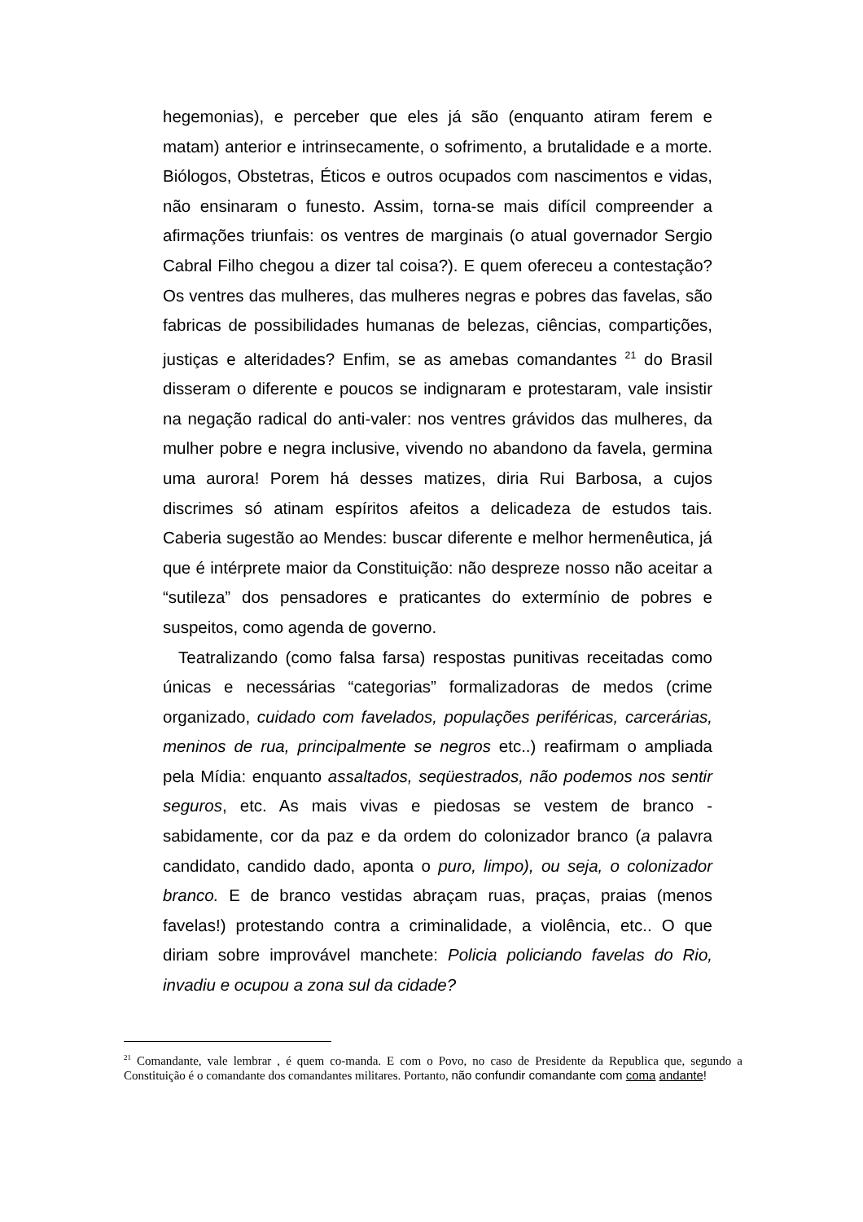hegemonias), e perceber que eles já são (enquanto atiram ferem e matam) anterior e intrinsecamente, o sofrimento, a brutalidade e a morte. Biólogos, Obstetras, Éticos e outros ocupados com nascimentos e vidas, não ensinaram o funesto. Assim, torna-se mais difícil compreender a afirmações triunfais: os ventres de marginais (o atual governador Sergio Cabral Filho chegou a dizer tal coisa?). E quem ofereceu a contestação? Os ventres das mulheres, das mulheres negras e pobres das favelas, são fabricas de possibilidades humanas de belezas, ciências, compartições, justiças e alteridades? Enfim, se as amebas comandantes <sup>21</sup> do Brasil disseram o diferente e poucos se indignaram e protestaram, vale insistir na negação radical do anti-valer: nos ventres grávidos das mulheres, da mulher pobre e negra inclusive, vivendo no abandono da favela, germina uma aurora! Porem há desses matizes, diria Rui Barbosa, a cujos discrimes só atinam espíritos afeitos a delicadeza de estudos tais. Caberia sugestão ao Mendes: buscar diferente e melhor hermenêutica, já que é intérprete maior da Constituição: não despreze nosso não aceitar a “sutileza” dos pensadores e praticantes do extermínio de pobres e suspeitos, como agenda de governo.
Teatralizando (como falsa farsa) respostas punitivas receitadas como únicas e necessárias “categorias” formalizadoras de medos (crime organizado, cuidado com favelados, populações periféricas, carcerárias, meninos de rua, principalmente se negros etc..) reafirmam o ampliada pela Mídia: enquanto assaltados, seqüestrados, não podemos nos sentir seguros, etc. As mais vivas e piedosas se vestem de branco - sabidamente, cor da paz e da ordem do colonizador branco (a palavra candidato, candido dado, aponta o puro, limpo), ou seja, o colonizador branco. E de branco vestidas abraçam ruas, praças, praias (menos favelas!) protestando contra a criminalidade, a violência, etc.. O que diriam sobre improvável manchete: Policia policiando favelas do Rio, invadiu e ocupou a zona sul da cidade?
<sup>21</sup> Comandante, vale lembrar , é quem co-manda. E com o Povo, no caso de Presidente da Republica que, segundo a Constituição é o comandante dos comandantes militares. Portanto, não confundir comandante com coma andante!